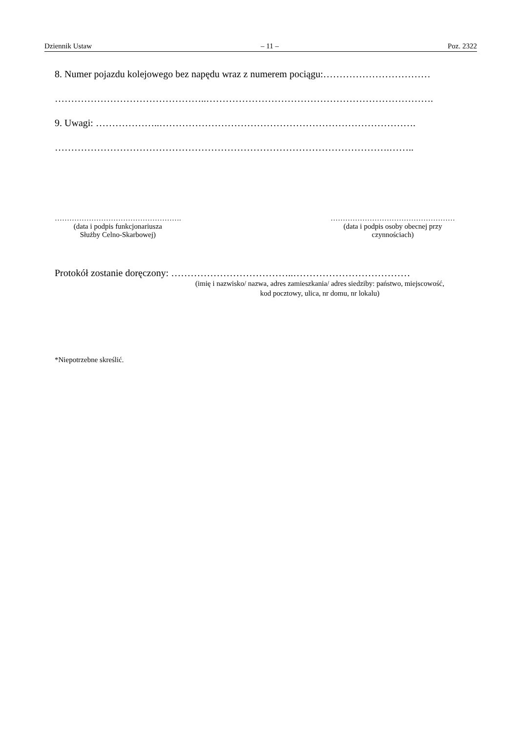Dziennik Ustaw – 11 – Poz. 2322
8. Numer pojazdu kolejowego bez napędu wraz z numerem pociągu:……………………………
………………………………………..…………………………………………………………….
9. Uwagi: ………………..…………………………………………………………………….
………………………………………………………………………………………….……..
…………………………………………….
(data i podpis funkcjonariusza
Służby Celno-Skarbowej)
……………………………………………
(data i podpis osoby obecnej przy
czynnościach)
Protokół zostanie doręczony: ………………………………..………………………………
(imię i nazwisko/ nazwa, adres zamieszkania/ adres siedziby: państwo, miejscowość, kod pocztowy, ulica, nr domu, nr lokalu)
*Niepotrzebne skreślić.